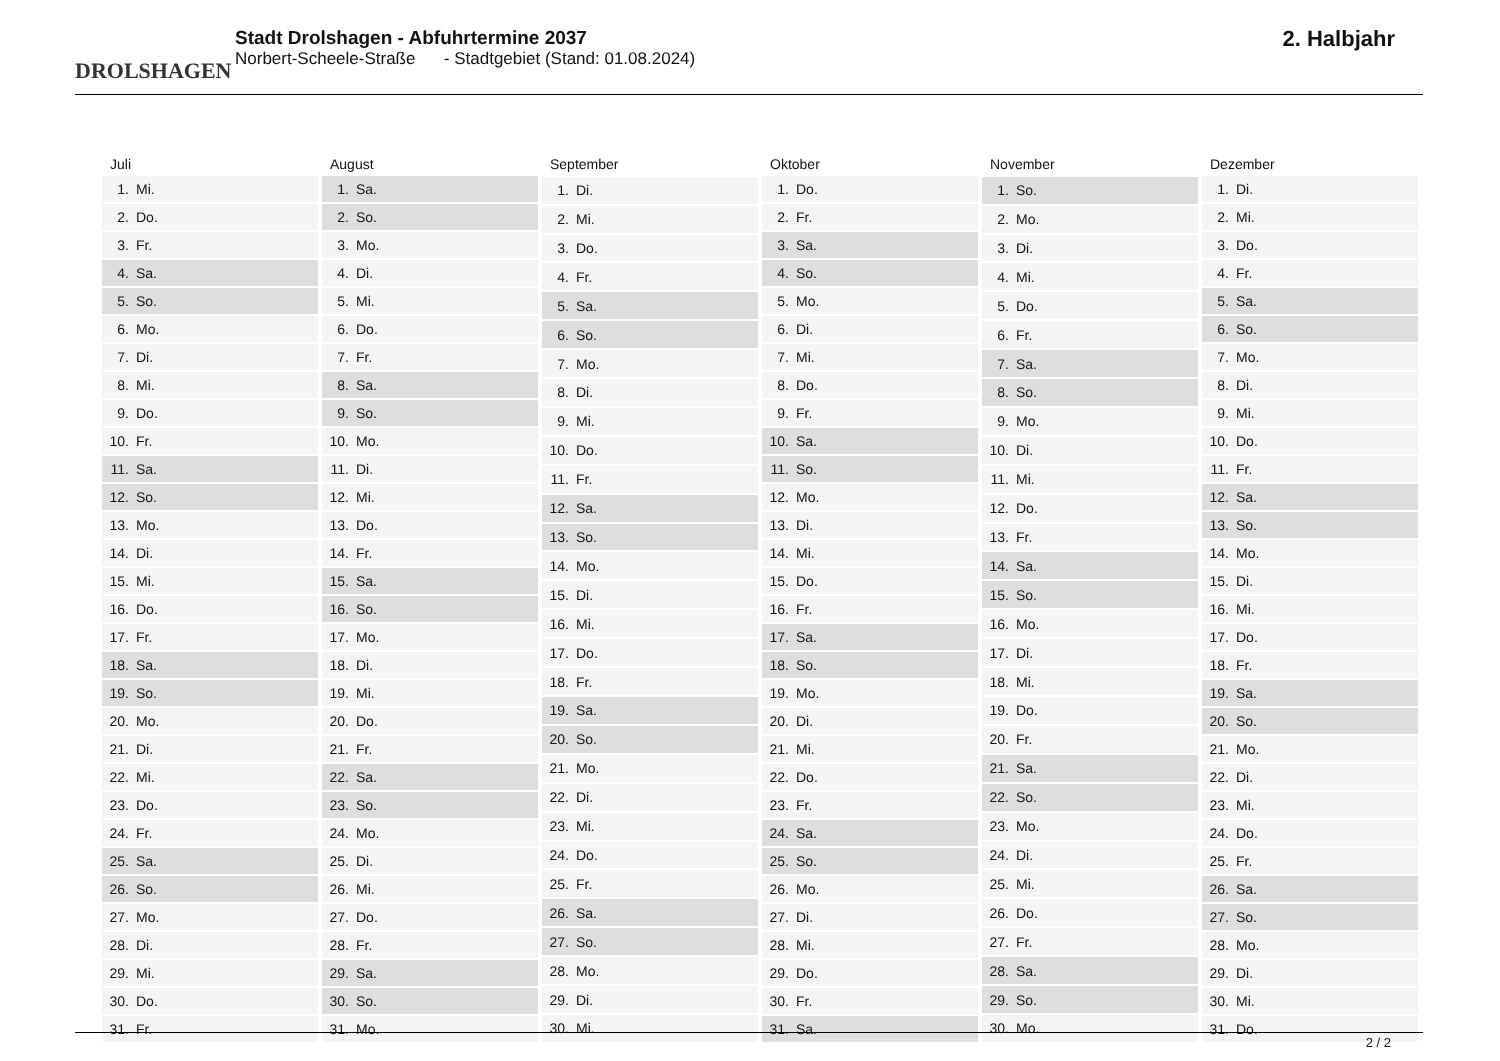DROLSHAGEN
Stadt Drolshagen - Abfuhrtermine 2037
Norbert-Scheele-Straße - Stadtgebiet (Stand: 01.08.2024)
2. Halbjahr
| Juli | |
| --- | --- |
| 1. | Mi. |
| 2. | Do. |
| 3. | Fr. |
| 4. | Sa. |
| 5. | So. |
| 6. | Mo. |
| 7. | Di. |
| 8. | Mi. |
| 9. | Do. |
| 10. | Fr. |
| 11. | Sa. |
| 12. | So. |
| 13. | Mo. |
| 14. | Di. |
| 15. | Mi. |
| 16. | Do. |
| 17. | Fr. |
| 18. | Sa. |
| 19. | So. |
| 20. | Mo. |
| 21. | Di. |
| 22. | Mi. |
| 23. | Do. |
| 24. | Fr. |
| 25. | Sa. |
| 26. | So. |
| 27. | Mo. |
| 28. | Di. |
| 29. | Mi. |
| 30. | Do. |
| 31. | Fr. |
| August | |
| --- | --- |
| 1. | Sa. |
| 2. | So. |
| 3. | Mo. |
| 4. | Di. |
| 5. | Mi. |
| 6. | Do. |
| 7. | Fr. |
| 8. | Sa. |
| 9. | So. |
| 10. | Mo. |
| 11. | Di. |
| 12. | Mi. |
| 13. | Do. |
| 14. | Fr. |
| 15. | Sa. |
| 16. | So. |
| 17. | Mo. |
| 18. | Di. |
| 19. | Mi. |
| 20. | Do. |
| 21. | Fr. |
| 22. | Sa. |
| 23. | So. |
| 24. | Mo. |
| 25. | Di. |
| 26. | Mi. |
| 27. | Do. |
| 28. | Fr. |
| 29. | Sa. |
| 30. | So. |
| 31. | Mo. |
| September | |
| --- | --- |
| 1. | Di. |
| 2. | Mi. |
| 3. | Do. |
| 4. | Fr. |
| 5. | Sa. |
| 6. | So. |
| 7. | Mo. |
| 8. | Di. |
| 9. | Mi. |
| 10. | Do. |
| 11. | Fr. |
| 12. | Sa. |
| 13. | So. |
| 14. | Mo. |
| 15. | Di. |
| 16. | Mi. |
| 17. | Do. |
| 18. | Fr. |
| 19. | Sa. |
| 20. | So. |
| 21. | Mo. |
| 22. | Di. |
| 23. | Mi. |
| 24. | Do. |
| 25. | Fr. |
| 26. | Sa. |
| 27. | So. |
| 28. | Mo. |
| 29. | Di. |
| 30. | Mi. |
| Oktober | |
| --- | --- |
| 1. | Do. |
| 2. | Fr. |
| 3. | Sa. |
| 4. | So. |
| 5. | Mo. |
| 6. | Di. |
| 7. | Mi. |
| 8. | Do. |
| 9. | Fr. |
| 10. | Sa. |
| 11. | So. |
| 12. | Mo. |
| 13. | Di. |
| 14. | Mi. |
| 15. | Do. |
| 16. | Fr. |
| 17. | Sa. |
| 18. | So. |
| 19. | Mo. |
| 20. | Di. |
| 21. | Mi. |
| 22. | Do. |
| 23. | Fr. |
| 24. | Sa. |
| 25. | So. |
| 26. | Mo. |
| 27. | Di. |
| 28. | Mi. |
| 29. | Do. |
| 30. | Fr. |
| 31. | Sa. |
| November | |
| --- | --- |
| 1. | So. |
| 2. | Mo. |
| 3. | Di. |
| 4. | Mi. |
| 5. | Do. |
| 6. | Fr. |
| 7. | Sa. |
| 8. | So. |
| 9. | Mo. |
| 10. | Di. |
| 11. | Mi. |
| 12. | Do. |
| 13. | Fr. |
| 14. | Sa. |
| 15. | So. |
| 16. | Mo. |
| 17. | Di. |
| 18. | Mi. |
| 19. | Do. |
| 20. | Fr. |
| 21. | Sa. |
| 22. | So. |
| 23. | Mo. |
| 24. | Di. |
| 25. | Mi. |
| 26. | Do. |
| 27. | Fr. |
| 28. | Sa. |
| 29. | So. |
| 30. | Mo. |
| Dezember | |
| --- | --- |
| 1. | Di. |
| 2. | Mi. |
| 3. | Do. |
| 4. | Fr. |
| 5. | Sa. |
| 6. | So. |
| 7. | Mo. |
| 8. | Di. |
| 9. | Mi. |
| 10. | Do. |
| 11. | Fr. |
| 12. | Sa. |
| 13. | So. |
| 14. | Mo. |
| 15. | Di. |
| 16. | Mi. |
| 17. | Do. |
| 18. | Fr. |
| 19. | Sa. |
| 20. | So. |
| 21. | Mo. |
| 22. | Di. |
| 23. | Mi. |
| 24. | Do. |
| 25. | Fr. |
| 26. | Sa. |
| 27. | So. |
| 28. | Mo. |
| 29. | Di. |
| 30. | Mi. |
| 31. | Do. |
2 / 2